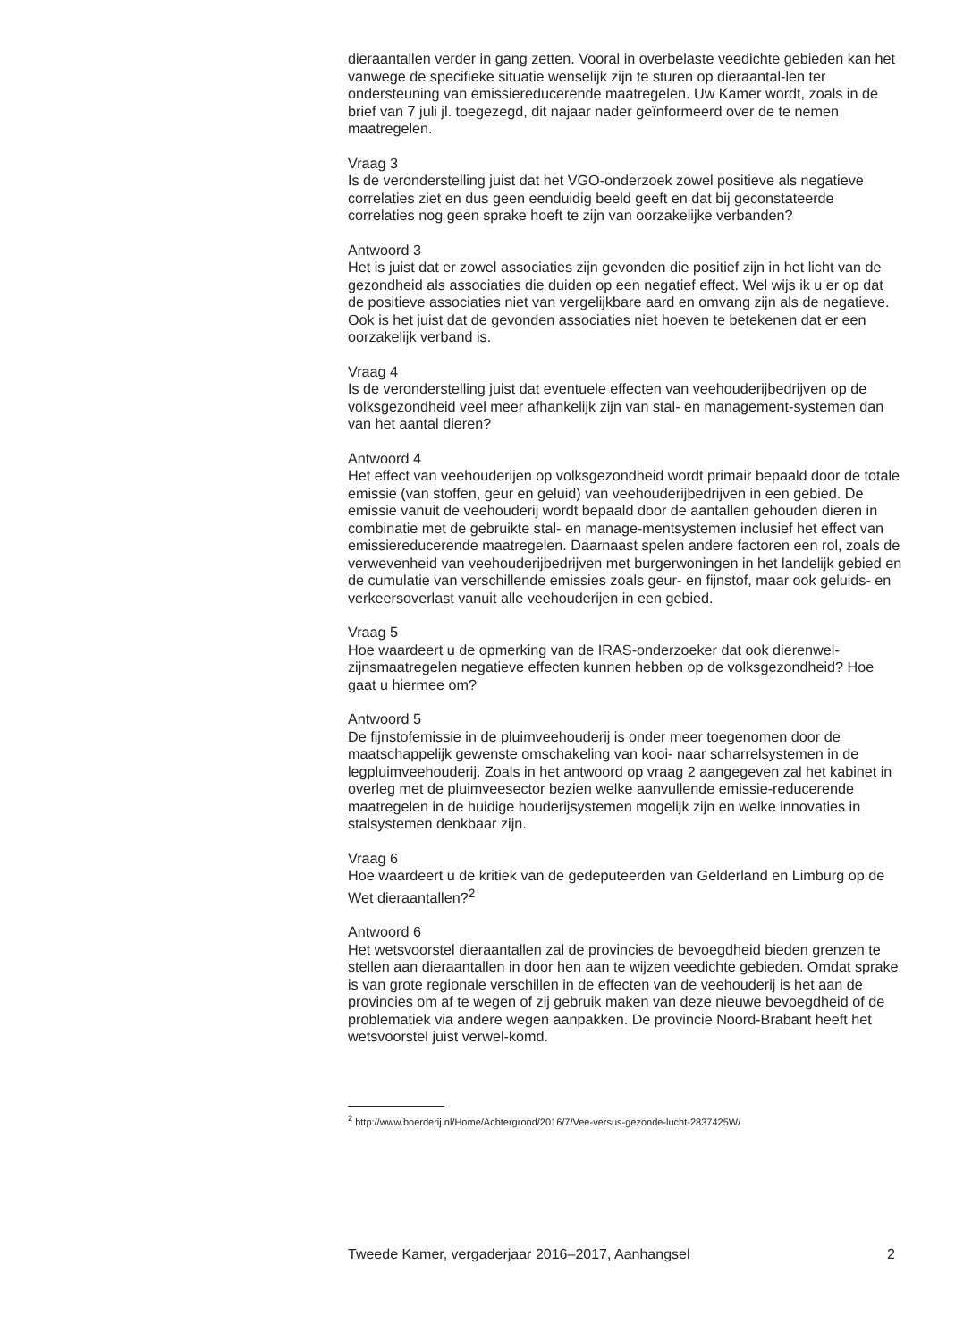dieraantallen verder in gang zetten. Vooral in overbelaste veedichte gebieden kan het vanwege de specifieke situatie wenselijk zijn te sturen op dieraantal-len ter ondersteuning van emissiereducerende maatregelen. Uw Kamer wordt, zoals in de brief van 7 juli jl. toegezegd, dit najaar nader geïnformeerd over de te nemen maatregelen.
Vraag 3
Is de veronderstelling juist dat het VGO-onderzoek zowel positieve als negatieve correlaties ziet en dus geen eenduidig beeld geeft en dat bij geconstateerde correlaties nog geen sprake hoeft te zijn van oorzakelijke verbanden?
Antwoord 3
Het is juist dat er zowel associaties zijn gevonden die positief zijn in het licht van de gezondheid als associaties die duiden op een negatief effect. Wel wijs ik u er op dat de positieve associaties niet van vergelijkbare aard en omvang zijn als de negatieve. Ook is het juist dat de gevonden associaties niet hoeven te betekenen dat er een oorzakelijk verband is.
Vraag 4
Is de veronderstelling juist dat eventuele effecten van veehouderijbedrijven op de volksgezondheid veel meer afhankelijk zijn van stal- en management-systemen dan van het aantal dieren?
Antwoord 4
Het effect van veehouderijen op volksgezondheid wordt primair bepaald door de totale emissie (van stoffen, geur en geluid) van veehouderijbedrijven in een gebied. De emissie vanuit de veehouderij wordt bepaald door de aantallen gehouden dieren in combinatie met de gebruikte stal- en manage-mentsystemen inclusief het effect van emissiereducerende maatregelen. Daarnaast spelen andere factoren een rol, zoals de verwevenheid van veehouderijbedrijven met burgerwoningen in het landelijk gebied en de cumulatie van verschillende emissies zoals geur- en fijnstof, maar ook geluids- en verkeersoverlast vanuit alle veehouderijen in een gebied.
Vraag 5
Hoe waardeert u de opmerking van de IRAS-onderzoeker dat ook dierenwel-zijnsmaatregelen negatieve effecten kunnen hebben op de volksgezondheid? Hoe gaat u hiermee om?
Antwoord 5
De fijnstofemissie in de pluimveehouderij is onder meer toegenomen door de maatschappelijk gewenste omschakeling van kooi- naar scharrelsystemen in de legpluimveehouderij. Zoals in het antwoord op vraag 2 aangegeven zal het kabinet in overleg met de pluimveesector bezien welke aanvullende emissie-reducerende maatregelen in de huidige houderijsystemen mogelijk zijn en welke innovaties in stalsystemen denkbaar zijn.
Vraag 6
Hoe waardeert u de kritiek van de gedeputeerden van Gelderland en Limburg op de Wet dieraantallen?<sup>2</sup>
Antwoord 6
Het wetsvoorstel dieraantallen zal de provincies de bevoegdheid bieden grenzen te stellen aan dieraantallen in door hen aan te wijzen veedichte gebieden. Omdat sprake is van grote regionale verschillen in de effecten van de veehouderij is het aan de provincies om af te wegen of zij gebruik maken van deze nieuwe bevoegdheid of de problematiek via andere wegen aanpakken. De provincie Noord-Brabant heeft het wetsvoorstel juist verwel-komd.
<sup>2</sup> http://www.boerderij.nl/Home/Achtergrond/2016/7/Vee-versus-gezonde-lucht-2837425W/
Tweede Kamer, vergaderjaar 2016–2017, Aanhangsel 2